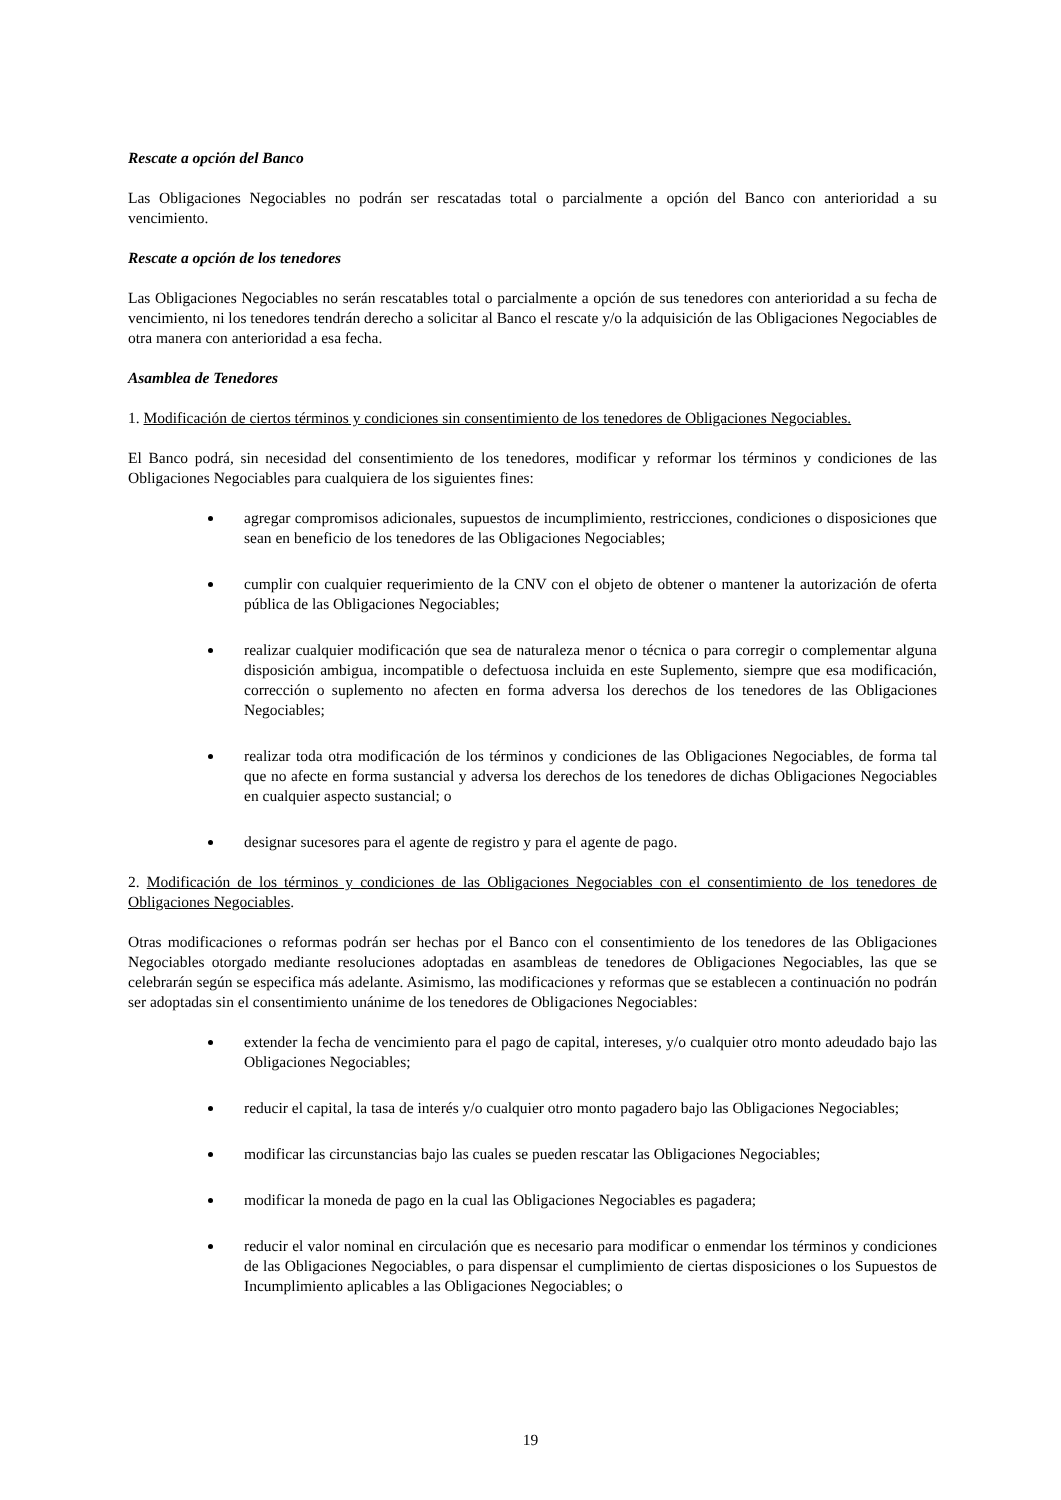Rescate a opción del Banco
Las Obligaciones Negociables no podrán ser rescatadas total o parcialmente a opción del Banco con anterioridad a su vencimiento.
Rescate a opción de los tenedores
Las Obligaciones Negociables no serán rescatables total o parcialmente a opción de sus tenedores con anterioridad a su fecha de vencimiento, ni los tenedores tendrán derecho a solicitar al Banco el rescate y/o la adquisición de las Obligaciones Negociables de otra manera con anterioridad a esa fecha.
Asamblea de Tenedores
1. Modificación de ciertos términos y condiciones sin consentimiento de los tenedores de Obligaciones Negociables.
El Banco podrá, sin necesidad del consentimiento de los tenedores, modificar y reformar los términos y condiciones de las Obligaciones Negociables para cualquiera de los siguientes fines:
agregar compromisos adicionales, supuestos de incumplimiento, restricciones, condiciones o disposiciones que sean en beneficio de los tenedores de las Obligaciones Negociables;
cumplir con cualquier requerimiento de la CNV con el objeto de obtener o mantener la autorización de oferta pública de las Obligaciones Negociables;
realizar cualquier modificación que sea de naturaleza menor o técnica o para corregir o complementar alguna disposición ambigua, incompatible o defectuosa incluida en este Suplemento, siempre que esa modificación, corrección o suplemento no afecten en forma adversa los derechos de los tenedores de las Obligaciones Negociables;
realizar toda otra modificación de los términos y condiciones de las Obligaciones Negociables, de forma tal que no afecte en forma sustancial y adversa los derechos de los tenedores de dichas Obligaciones Negociables en cualquier aspecto sustancial; o
designar sucesores para el agente de registro y para el agente de pago.
2. Modificación de los términos y condiciones de las Obligaciones Negociables con el consentimiento de los tenedores de Obligaciones Negociables.
Otras modificaciones o reformas podrán ser hechas por el Banco con el consentimiento de los tenedores de las Obligaciones Negociables otorgado mediante resoluciones adoptadas en asambleas de tenedores de Obligaciones Negociables, las que se celebrarán según se especifica más adelante. Asimismo, las modificaciones y reformas que se establecen a continuación no podrán ser adoptadas sin el consentimiento unánime de los tenedores de Obligaciones Negociables:
extender la fecha de vencimiento para el pago de capital, intereses, y/o cualquier otro monto adeudado bajo las Obligaciones Negociables;
reducir el capital, la tasa de interés y/o cualquier otro monto pagadero bajo las Obligaciones Negociables;
modificar las circunstancias bajo las cuales se pueden rescatar las Obligaciones Negociables;
modificar la moneda de pago en la cual las Obligaciones Negociables es pagadera;
reducir el valor nominal en circulación que es necesario para modificar o enmendar los términos y condiciones de las Obligaciones Negociables, o para dispensar el cumplimiento de ciertas disposiciones o los Supuestos de Incumplimiento aplicables a las Obligaciones Negociables; o
19